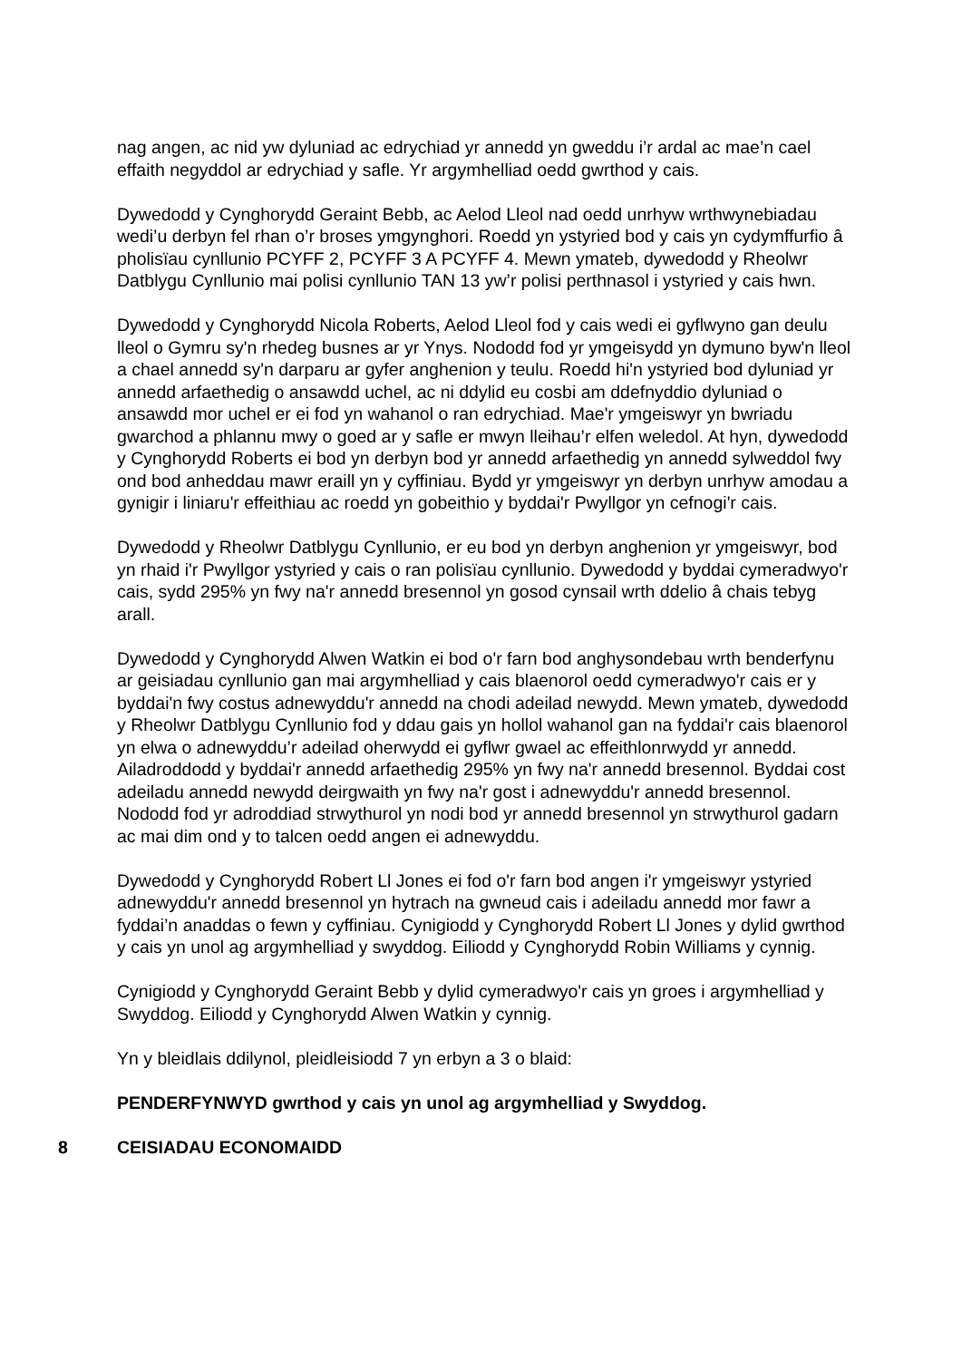nag angen, ac nid yw dyluniad ac edrychiad yr annedd yn gweddu i’r ardal ac mae’n cael effaith negyddol ar edrychiad y safle. Yr argymhelliad oedd gwrthod y cais.
Dywedodd y Cynghorydd Geraint Bebb, ac Aelod Lleol nad oedd unrhyw wrthwynebiadau wedi’u derbyn fel rhan o’r broses ymgynghori. Roedd yn ystyried bod y cais yn cydymffurfio â pholisïau cynllunio PCYFF 2, PCYFF 3 A PCYFF 4. Mewn ymateb, dywedodd y Rheolwr Datblygu Cynllunio mai polisi cynllunio TAN 13 yw’r polisi perthnasol i ystyried y cais hwn.
Dywedodd y Cynghorydd Nicola Roberts, Aelod Lleol fod y cais wedi ei gyflwyno gan deulu lleol o Gymru sy'n rhedeg busnes ar yr Ynys. Nododd fod yr ymgeisydd yn dymuno byw'n lleol a chael annedd sy'n darparu ar gyfer anghenion y teulu. Roedd hi'n ystyried bod dyluniad yr annedd arfaethedig o ansawdd uchel, ac ni ddylid eu cosbi am ddefnyddio dyluniad o ansawdd mor uchel er ei fod yn wahanol o ran edrychiad. Mae'r ymgeiswyr yn bwriadu gwarchod a phlannu mwy o goed ar y safle er mwyn lleihau’r elfen weledol. At hyn, dywedodd y Cynghorydd Roberts ei bod yn derbyn bod yr annedd arfaethedig yn annedd sylweddol fwy ond bod anheddau mawr eraill yn y cyffiniau. Bydd yr ymgeiswyr yn derbyn unrhyw amodau a gynigir i liniaru'r effeithiau ac roedd yn gobeithio y byddai'r Pwyllgor yn cefnogi'r cais.
Dywedodd y Rheolwr Datblygu Cynllunio, er eu bod yn derbyn anghenion yr ymgeiswyr, bod yn rhaid i'r Pwyllgor ystyried y cais o ran polisïau cynllunio. Dywedodd y byddai cymeradwyo'r cais, sydd 295% yn fwy na'r annedd bresennol yn gosod cynsail wrth ddelio â chais tebyg arall.
Dywedodd y Cynghorydd Alwen Watkin ei bod o'r farn bod anghysondebau wrth benderfynu ar geisiadau cynllunio gan mai argymhelliad y cais blaenorol oedd cymeradwyo'r cais er y byddai'n fwy costus adnewyddu'r annedd na chodi adeilad newydd. Mewn ymateb, dywedodd y Rheolwr Datblygu Cynllunio fod y ddau gais yn hollol wahanol gan na fyddai'r cais blaenorol yn elwa o adnewyddu’r adeilad oherwydd ei gyflwr gwael ac effeithlonrwydd yr annedd. Ailadroddodd y byddai'r annedd arfaethedig 295% yn fwy na'r annedd bresennol. Byddai cost adeiladu annedd newydd deirgwaith yn fwy na'r gost i adnewyddu'r annedd bresennol. Nododd fod yr adroddiad strwythurol yn nodi bod yr annedd bresennol yn strwythurol gadarn ac mai dim ond y to talcen oedd angen ei adnewyddu.
Dywedodd y Cynghorydd Robert Ll Jones ei fod o'r farn bod angen i'r ymgeiswyr ystyried adnewyddu'r annedd bresennol yn hytrach na gwneud cais i adeiladu annedd mor fawr a fyddai’n anaddas o fewn y cyffiniau. Cynigiodd y Cynghorydd Robert Ll Jones y dylid gwrthod y cais yn unol ag argymhelliad y swyddog. Eiliodd y Cynghorydd Robin Williams y cynnig.
Cynigiodd y Cynghorydd Geraint Bebb y dylid cymeradwyo'r cais yn groes i argymhelliad y Swyddog. Eiliodd y Cynghorydd Alwen Watkin y cynnig.
Yn y bleidlais ddilynol, pleidleisiodd 7 yn erbyn a 3 o blaid:
PENDERFYNWYD gwrthod y cais yn unol ag argymhelliad y Swyddog.
8 CEISIADAU ECONOMAIDD